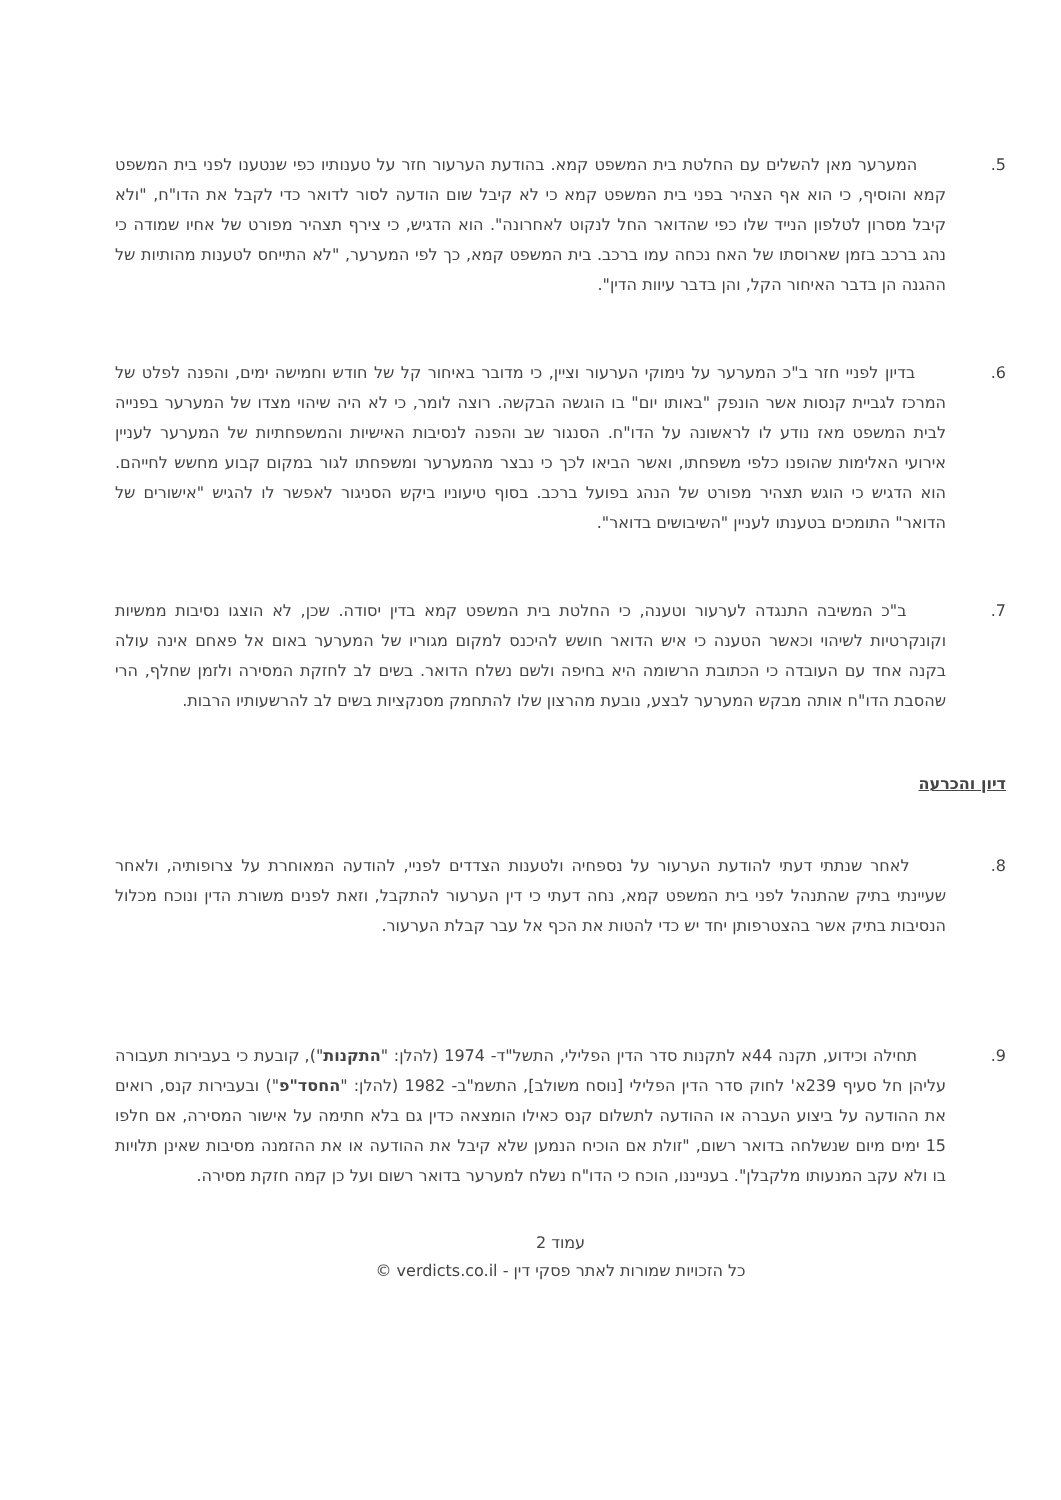5. המערער מאן להשלים עם החלטת בית המשפט קמא. בהודעת הערעור חזר על טענותיו כפי שנטענו לפני בית המשפט קמא והוסיף, כי הוא אף הצהיר בפני בית המשפט קמא כי לא קיבל שום הודעה לסור לדואר כדי לקבל את הדו"ח, "ולא קיבל מסרון לטלפון הנייד שלו כפי שהדואר החל לנקוט לאחרונה". הוא הדגיש, כי צירף תצהיר מפורט של אחיו שמודה כי נהג ברכב בזמן שארוסתו של האח נכחה עמו ברכב. בית המשפט קמא, כך לפי המערער, "לא התייחס לטענות מהותיות של ההגנה הן בדבר האיחור הקל, והן בדבר עיוות הדין".
6. בדיון לפניי חזר ב"כ המערער על נימוקי הערעור וציין, כי מדובר באיחור קל של חודש וחמישה ימים, והפנה לפלט של המרכז לגביית קנסות אשר הונפק "באותו יום" בו הוגשה הבקשה. רוצה לומר, כי לא היה שיהוי מצדו של המערער בפנייה לבית המשפט מאז נודע לו לראשונה על הדו"ח. הסנגור שב והפנה לנסיבות האישיות והמשפחתיות של המערער לעניין אירועי האלימות שהופנו כלפי משפחתו, ואשר הביאו לכך כי נבצר מהמערער ומשפחתו לגור במקום קבוע מחשש לחייהם. הוא הדגיש כי הוגש תצהיר מפורט של הנהג בפועל ברכב. בסוף טיעוניו ביקש הסניגור לאפשר לו להגיש "אישורים של הדואר" התומכים בטענתו לעניין "השיבושים בדואר".
7. ב"כ המשיבה התנגדה לערעור וטענה, כי החלטת בית המשפט קמא בדין יסודה. שכן, לא הוצגו נסיבות ממשיות וקונקרטיות לשיהוי וכאשר הטענה כי איש הדואר חושש להיכנס למקום מגוריו של המערער באום אל פאחם אינה עולה בקנה אחד עם העובדה כי הכתובת הרשומה היא בחיפה ולשם נשלח הדואר. בשים לב לחזקת המסירה ולזמן שחלף, הרי שהסבת הדו"ח אותה מבקש המערער לבצע, נובעת מהרצון שלו להתחמק מסנקציות בשים לב להרשעותיו הרבות.
דיון והכרעה
8. לאחר שנתתי דעתי להודעת הערעור על נספחיה ולטענות הצדדים לפניי, להודעה המאוחרת על צרופותיה, ולאחר שעיינתי בתיק שהתנהל לפני בית המשפט קמא, נחה דעתי כי דין הערעור להתקבל, וזאת לפנים משורת הדין ונוכח מכלול הנסיבות בתיק אשר בהצטרפותן יחד יש כדי להטות את הכף אל עבר קבלת הערעור.
9. תחילה וכידוע, תקנה 44א לתקנות סדר הדין הפלילי, התשל"ד- 1974 (להלן: "התקנות"), קובעת כי בעבירות תעבורה עליהן חל סעיף 239א' לחוק סדר הדין הפלילי [נוסח משולב], התשמ"ב- 1982 (להלן: "החסד"פ") ובעבירות קנס, רואים את ההודעה על ביצוע העברה או ההודעה לתשלום קנס כאילו הומצאה כדין גם בלא חתימה על אישור המסירה, אם חלפו 15 ימים מיום שנשלחה בדואר רשום, "זולת אם הוכיח הנמען שלא קיבל את ההודעה או את ההזמנה מסיבות שאינן תלויות בו ולא עקב המנעותו מלקבלן". בענייננו, הוכח כי הדו"ח נשלח למערער בדואר רשום ועל כן קמה חזקת מסירה.
עמוד 2
כל הזכויות שמורות לאתר פסקי דין - verdicts.co.il ©